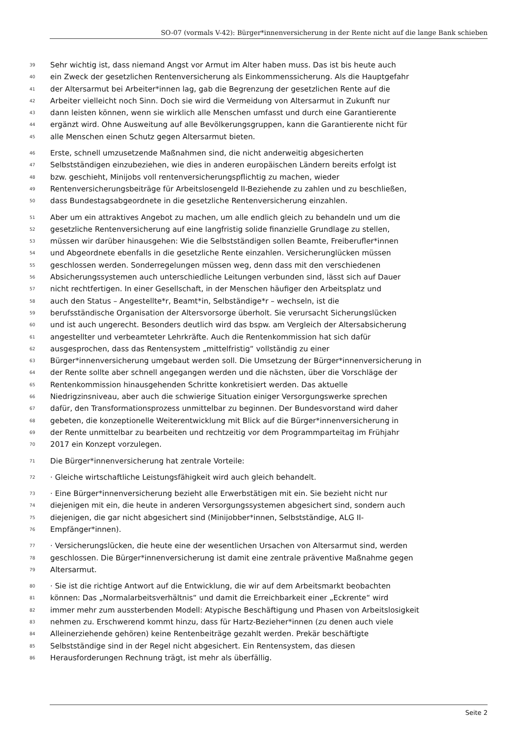SO-07 (vormals V-42): Bürger*innenversicherung in der Rente nicht auf die lange Bank schieben
39 Sehr wichtig ist, dass niemand Angst vor Armut im Alter haben muss. Das ist bis heute auch
40 ein Zweck der gesetzlichen Rentenversicherung als Einkommenssicherung. Als die Hauptgefahr
41 der Altersarmut bei Arbeiter*innen lag, gab die Begrenzung der gesetzlichen Rente auf die
42 Arbeiter vielleicht noch Sinn. Doch sie wird die Vermeidung von Altersarmut in Zukunft nur
43 dann leisten können, wenn sie wirklich alle Menschen umfasst und durch eine Garantierente
44 ergänzt wird. Ohne Ausweitung auf alle Bevölkerungsgruppen, kann die Garantierente nicht für
45 alle Menschen einen Schutz gegen Altersarmut bieten.
46 Erste, schnell umzusetzende Maßnahmen sind, die nicht anderweitig abgesicherten
47 Selbstständigen einzubeziehen, wie dies in anderen europäischen Ländern bereits erfolgt ist
48 bzw. geschieht, Minijobs voll rentenversicherungspflichtig zu machen, wieder
49 Rentenversicherungsbeiträge für Arbeitslosengeld II-Beziehende zu zahlen und zu beschließen,
50 dass Bundestagsabgeordnete in die gesetzliche Rentenversicherung einzahlen.
51 Aber um ein attraktives Angebot zu machen, um alle endlich gleich zu behandeln und um die
52 gesetzliche Rentenversicherung auf eine langfristig solide finanzielle Grundlage zu stellen,
53 müssen wir darüber hinausgehen: Wie die Selbstständigen sollen Beamte, Freiberufler*innen
54 und Abgeordnete ebenfalls in die gesetzliche Rente einzahlen. Versicherunglücken müssen
55 geschlossen werden. Sonderregelungen müssen weg, denn dass mit den verschiedenen
56 Absicherungssystemen auch unterschiedliche Leitungen verbunden sind, lässt sich auf Dauer
57 nicht rechtfertigen. In einer Gesellschaft, in der Menschen häufiger den Arbeitsplatz und
58 auch den Status – Angestellte*r, Beamt*in, Selbständige*r – wechseln, ist die
59 berufsständische Organisation der Altersvorsorge überholt. Sie verursacht Sicherungslücken
60 und ist auch ungerecht. Besonders deutlich wird das bspw. am Vergleich der Altersabsicherung
61 angestellter und verbeamteter Lehrkräfte. Auch die Rentenkommission hat sich dafür
62 ausgesprochen, dass das Rentensystem „mittelfristig“ vollständig zu einer
63 Bürger*innenversicherung umgebaut werden soll. Die Umsetzung der Bürger*innenversicherung in
64 der Rente sollte aber schnell angegangen werden und die nächsten, über die Vorschläge der
65 Rentenkommission hinausgehenden Schritte konkretisiert werden. Das aktuelle
66 Niedrigzinsniveau, aber auch die schwierige Situation einiger Versorgungswerke sprechen
67 dafür, den Transformationsprozess unmittelbar zu beginnen. Der Bundesvorstand wird daher
68 gebeten, die konzeptionelle Weiterentwicklung mit Blick auf die Bürger*innenversicherung in
69 der Rente unmittelbar zu bearbeiten und rechtzeitig vor dem Programmparteitag im Frühjahr
70 2017 ein Konzept vorzulegen.
71 Die Bürger*innenversicherung hat zentrale Vorteile:
72 · Gleiche wirtschaftliche Leistungsfähigkeit wird auch gleich behandelt.
73 · Eine Bürger*innenversicherung bezieht alle Erwerbstätigen mit ein. Sie bezieht nicht nur
74 diejenigen mit ein, die heute in anderen Versorgungssystemen abgesichert sind, sondern auch
75 diejenigen, die gar nicht abgesichert sind (Minijobber*innen, Selbstständige, ALG II-
76 Empfänger*innen).
77 · Versicherungslücken, die heute eine der wesentlichen Ursachen von Altersarmut sind, werden
78 geschlossen. Die Bürger*innenversicherung ist damit eine zentrale präventive Maßnahme gegen
79 Altersarmut.
80 · Sie ist die richtige Antwort auf die Entwicklung, die wir auf dem Arbeitsmarkt beobachten
81 können: Das „Normalarbeitsverhältnis“ und damit die Erreichbarkeit einer „Eckrente“ wird
82 immer mehr zum aussterbenden Modell: Atypische Beschäftigung und Phasen von Arbeitslosigkeit
83 nehmen zu. Erschwerend kommt hinzu, dass für Hartz-Bezieher*innen (zu denen auch viele
84 Alleinerziehende gehören) keine Rentenbeiträge gezahlt werden. Prekär beschäftigte
85 Selbstständige sind in der Regel nicht abgesichert. Ein Rentensystem, das diesen
86 Herausforderungen Rechnung trägt, ist mehr als überfällig.
Seite 2